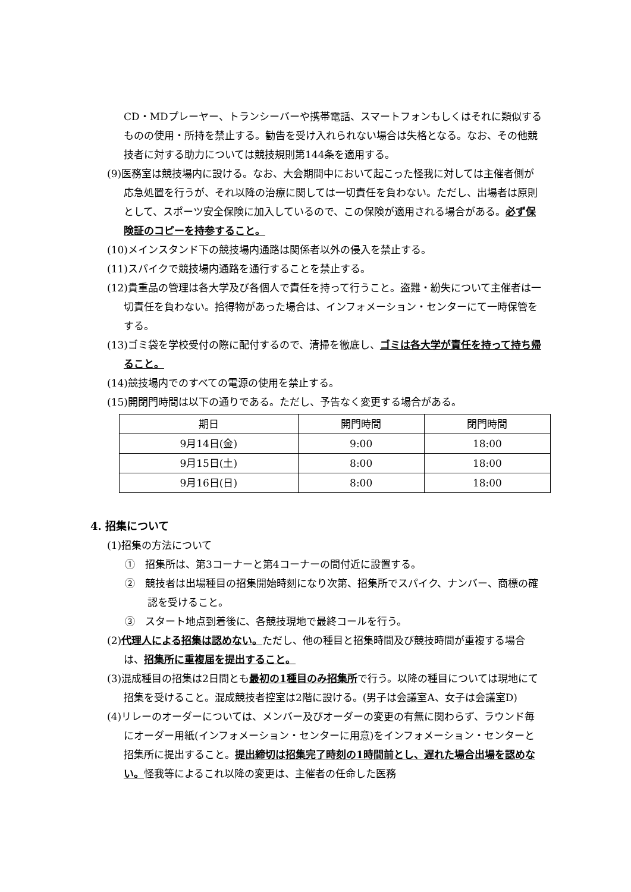CD・MDプレーヤー、トランシーバーや携帯電話、スマートフォンもしくはそれに類似するものの使用・所持を禁止する。勧告を受け入れられない場合は失格となる。なお、その他競技者に対する助力については競技規則第144条を適用する。
(9)医務室は競技場内に設ける。なお、大会期間中において起こった怪我に対しては主催者側が応急処置を行うが、それ以降の治療に関しては一切責任を負わない。ただし、出場者は原則として、スポーツ安全保険に加入しているので、この保険が適用される場合がある。必ず保険証のコピーを持参すること。
(10)メインスタンド下の競技場内通路は関係者以外の侵入を禁止する。
(11)スパイクで競技場内通路を通行することを禁止する。
(12)貴重品の管理は各大学及び各個人で責任を持って行うこと。盗難・紛失について主催者は一切責任を負わない。拾得物があった場合は、インフォメーション・センターにて一時保管をする。
(13)ゴミ袋を学校受付の際に配付するので、清掃を徹底し、ゴミは各大学が責任を持って持ち帰ること。
(14)競技場内でのすべての電源の使用を禁止する。
(15)開閉門時間は以下の通りである。ただし、予告なく変更する場合がある。
| 期日 | 開門時間 | 閉門時間 |
| 9月14日(金) | 9:00 | 18:00 |
| 9月15日(土) | 8:00 | 18:00 |
| 9月16日(日) | 8:00 | 18:00 |
4. 招集について
(1)招集の方法について
①　招集所は、第3コーナーと第4コーナーの間付近に設置する。
②　競技者は出場種目の招集開始時刻になり次第、招集所でスパイク、ナンバー、商標の確認を受けること。
③　スタート地点到着後に、各競技現地で最終コールを行う。
(2)代理人による招集は認めない。ただし、他の種目と招集時間及び競技時間が重複する場合は、招集所に重複届を提出すること。
(3)混成種目の招集は2日間とも最初の1種目のみ招集所で行う。以降の種目については現地にて招集を受けること。混成競技者控室は2階に設ける。(男子は会議室A、女子は会議室D)
(4)リレーのオーダーについては、メンバー及びオーダーの変更の有無に関わらず、ラウンド毎にオーダー用紙(インフォメーション・センターに用意)をインフォメーション・センターと招集所に提出すること。提出締切は招集完了時刻の1時間前とし、遅れた場合出場を認めない。怪我等によるこれ以降の変更は、主催者の任命した医務